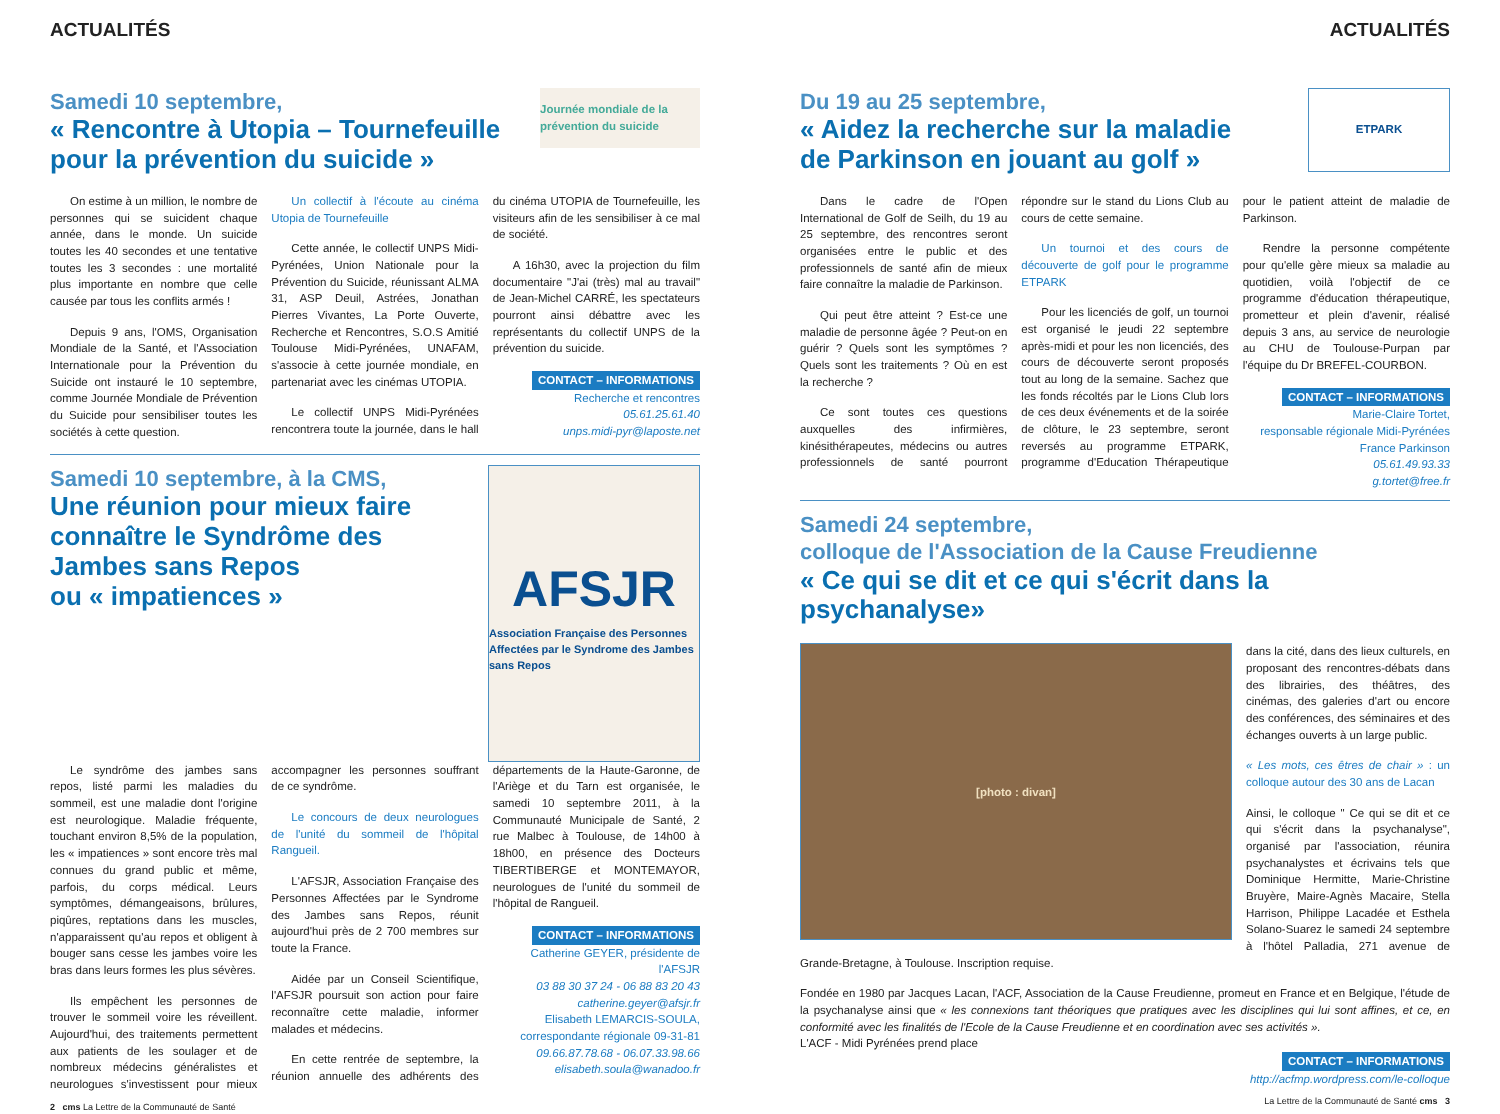ACTUALITÉS
Samedi 10 septembre,
« Rencontre à Utopia – Tournefeuille
pour la prévention du suicide »
Journée mondiale de la prévention du suicide
On estime à un million, le nombre de personnes qui se suicident chaque année, dans le monde. Un suicide toutes les 40 secondes et une tentative toutes les 3 secondes : une mortalité plus importante en nombre que celle causée par tous les conflits armés !
Depuis 9 ans, l'OMS, Organisation Mondiale de la Santé, et l'Association Internationale pour la Prévention du Suicide ont instauré le 10 septembre, comme Journée Mondiale de Prévention du Suicide pour sensibiliser toutes les sociétés à cette question.
Un collectif à l'écoute au cinéma Utopia de Tournefeuille
Cette année, le collectif UNPS Midi-Pyrénées, Union Nationale pour la Prévention du Suicide, réunissant ALMA 31, ASP Deuil, Astrées, Jonathan Pierres Vivantes, La Porte Ouverte, Recherche et Rencontres, S.O.S Amitié Toulouse Midi-Pyrénées, UNAFAM, s'associe à cette journée mondiale, en partenariat avec les cinémas UTOPIA.
Le collectif UNPS Midi-Pyrénées rencontrera toute la journée, dans le hall du cinéma UTOPIA de Tournefeuille, les visiteurs afin de les sensibiliser à ce mal de société.
A 16h30, avec la projection du film documentaire "J'ai (très) mal au travail" de Jean-Michel CARRÉ, les spectateurs pourront ainsi débattre avec les représentants du collectif UNPS de la prévention du suicide.
CONTACT – INFORMATIONS
Recherche et rencontres
05.61.25.61.40
unps.midi-pyr@laposte.net
Samedi 10 septembre, à la CMS,
Une réunion pour mieux faire connaître le Syndrôme des Jambes sans Repos
ou « impatiences »
AFSJR
Association Française des Personnes Affectées par le Syndrome des Jambes sans Repos
Le syndrôme des jambes sans repos, listé parmi les maladies du sommeil, est une maladie dont l'origine est neurologique. Maladie fréquente, touchant environ 8,5% de la population, les « impatiences » sont encore très mal connues du grand public et même, parfois, du corps médical. Leurs symptômes, démangeaisons, brûlures, piqûres, reptations dans les muscles, n'apparaissent qu'au repos et obligent à bouger sans cesse les jambes voire les bras dans leurs formes les plus sévères.
Ils empêchent les personnes de trouver le sommeil voire les réveillent. Aujourd'hui, des traitements permettent aux patients de les soulager et de nombreux médecins généralistes et neurologues s'investissent pour mieux accompagner les personnes souffrant de ce syndrôme.
Le concours de deux neurologues de l'unité du sommeil de l'hôpital Rangueil.
L'AFSJR, Association Française des Personnes Affectées par le Syndrome des Jambes sans Repos, réunit aujourd'hui près de 2 700 membres sur toute la France.
Aidée par un Conseil Scientifique, l'AFSJR poursuit son action pour faire reconnaître cette maladie, informer malades et médecins.
En cette rentrée de septembre, la réunion annuelle des adhérents des départements de la Haute-Garonne, de l'Ariège et du Tarn est organisée, le samedi 10 septembre 2011, à la Communauté Municipale de Santé, 2 rue Malbec à Toulouse, de 14h00 à 18h00, en présence des Docteurs TIBERTIBERGE et MONTEMAYOR, neurologues de l'unité du sommeil de l'hôpital de Rangueil.
CONTACT – INFORMATIONS
Catherine GEYER, présidente de l'AFSJR
03 88 30 37 24 - 06 88 83 20 43
catherine.geyer@afsjr.fr
Elisabeth LEMARCIS-SOULA,
correspondante régionale 09-31-81
09.66.87.78.68 - 06.07.33.98.66
elisabeth.soula@wanadoo.fr
2 cms La Lettre de la Communauté de Santé
ACTUALITÉS
Du 19 au 25 septembre,
« Aidez la recherche sur la maladie
de Parkinson en jouant au golf »
ETPARK
Dans le cadre de l'Open International de Golf de Seilh, du 19 au 25 septembre, des rencontres seront organisées entre le public et des professionnels de santé afin de mieux faire connaître la maladie de Parkinson.
Qui peut être atteint ? Est-ce une maladie de personne âgée ? Peut-on en guérir ? Quels sont les symptômes ? Quels sont les traitements ? Où en est la recherche ?
Ce sont toutes ces questions auxquelles des infirmières, kinésithérapeutes, médecins ou autres professionnels de santé pourront répondre sur le stand du Lions Club au cours de cette semaine.
Un tournoi et des cours de découverte de golf pour le programme ETPARK
Pour les licenciés de golf, un tournoi est organisé le jeudi 22 septembre après-midi et pour les non licenciés, des cours de découverte seront proposés tout au long de la semaine. Sachez que les fonds récoltés par le Lions Club lors de ces deux événements et de la soirée de clôture, le 23 septembre, seront reversés au programme ETPARK, programme d'Education Thérapeutique pour le patient atteint de maladie de Parkinson.
Rendre la personne compétente pour qu'elle gère mieux sa maladie au quotidien, voilà l'objectif de ce programme d'éducation thérapeutique, prometteur et plein d'avenir, réalisé depuis 3 ans, au service de neurologie au CHU de Toulouse-Purpan par l'équipe du Dr BREFEL-COURBON.
CONTACT – INFORMATIONS
Marie-Claire Tortet,
responsable régionale Midi-Pyrénées
France Parkinson
05.61.49.93.33
g.tortet@free.fr
Samedi 24 septembre,
colloque de l'Association de la Cause Freudienne
« Ce qui se dit et ce qui s'écrit dans la psychanalyse»
[photo : divan]
dans la cité, dans des lieux culturels, en proposant des rencontres-débats dans des librairies, des théâtres, des cinémas, des galeries d'art ou encore des conférences, des séminaires et des échanges ouverts à un large public.
« Les mots, ces êtres de chair » : un colloque autour des 30 ans de Lacan
Ainsi, le colloque " Ce qui se dit et ce qui s'écrit dans la psychanalyse", organisé par l'association, réunira psychanalystes et écrivains tels que Dominique Hermitte, Marie-Christine Bruyère, Maire-Agnès Macaire, Stella Harrison, Philippe Lacadée et Esthela Solano-Suarez le samedi 24 septembre à l'hôtel Palladia, 271 avenue de Grande-Bretagne, à Toulouse. Inscription requise.
Fondée en 1980 par Jacques Lacan, l'ACF, Association de la Cause Freudienne, promeut en France et en Belgique, l'étude de la psychanalyse ainsi que « les connexions tant théoriques que pratiques avec les disciplines qui lui sont affines, et ce, en conformité avec les finalités de l'Ecole de la Cause Freudienne et en coordination avec ses activités ».
L'ACF - Midi Pyrénées prend place
CONTACT – INFORMATIONS
http://acfmp.wordpress.com/le-colloque
La Lettre de la Communauté de Santé cms 3